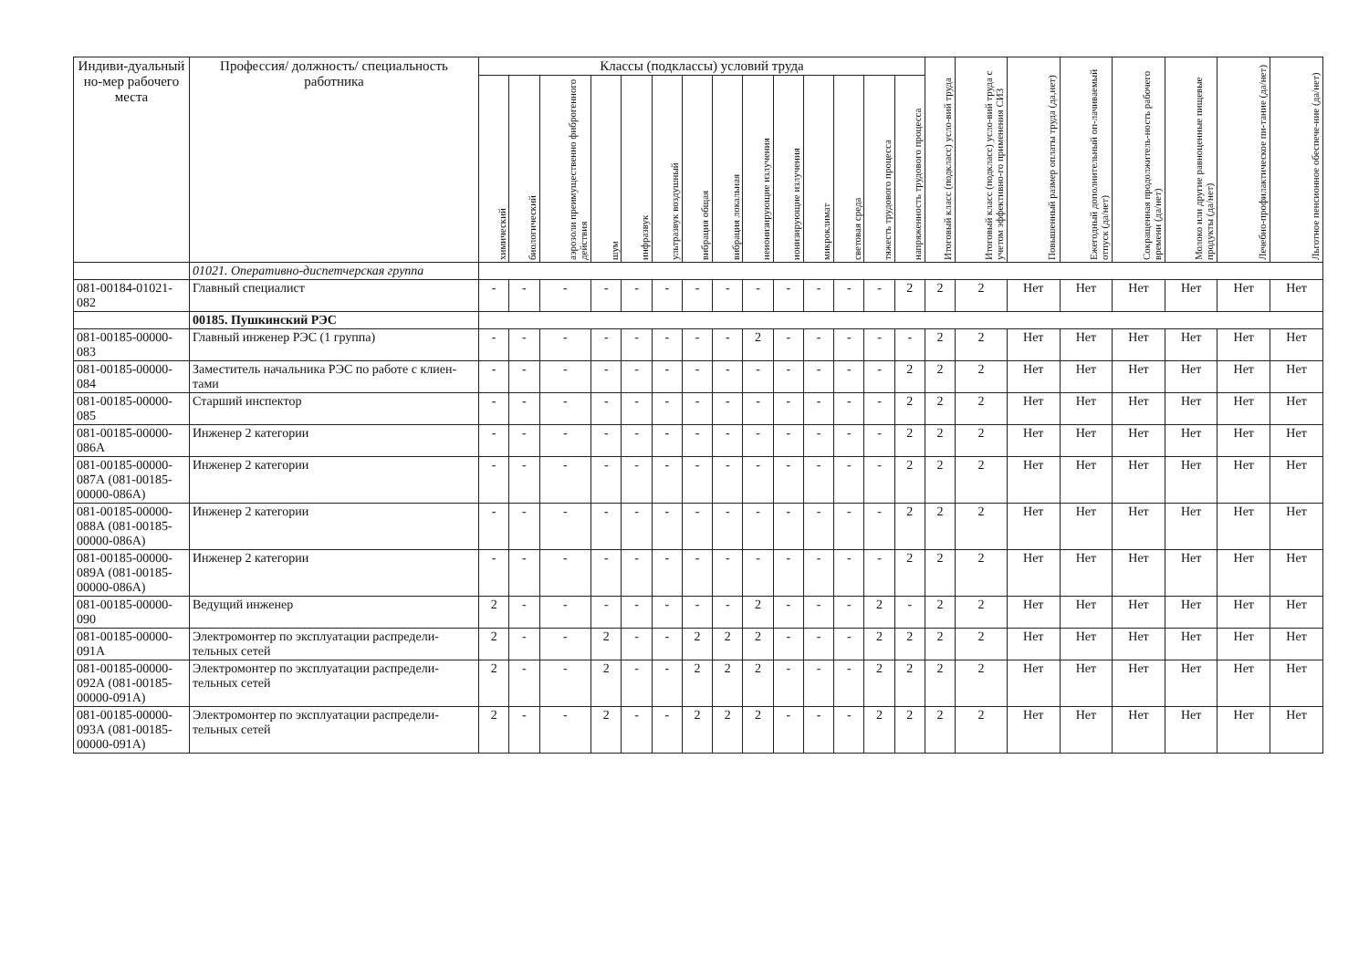| Индиви-дуальный но-мер рабочего места | Профессия/ должность/ специальность работника | Классы (подклассы) условий труда | | | | | | | | | | | | | | Итоговый класс (подкласс) усло-вий труда | Итоговый класс (подкласс) усло-вий труда с учетом эффективно-го применения СИЗ | Повышенный размер оплаты труда (да,нет) | Ежегодный дополнительный оп-лачиваемый отпуск (да/нет) | Сокращенная продолжитель-ность рабочего времени (да/нет) | Молоко или другие равноценные пищевые продукты (да/нет) | Лечебно-профилактическое пи-тание (да/нет) | Льготное пенсионное обеспече-ние (да/нет) |
| --- | --- | --- | --- | --- | --- | --- | --- | --- | --- | --- | --- | --- | --- | --- | --- | --- | --- | --- | --- | --- | --- | --- | --- |
| | | химический | биологический | аэрозоли преимущественно фиброгенного действия | шум | инфразвук | ультразвук воздушный | вибрация общая | вибрация локальная | неионизирующие излучения | ионизирующие излучения | микроклимат | световая среда | тяжесть трудового процесса | напряженность трудового процесса | | | | | | | | |
| | 01021. Оперативно-диспетчерская группа | | | | | | | | | | | | | | | | | | | | | | |
| 081-00184-01021-082 | Главный специалист | - | - | - | - | - | - | - | - | - | - | - | - | - | 2 | 2 | 2 | Нет | Нет | Нет | Нет | Нет | Нет |
| | 00185. Пушкинский РЭС | | | | | | | | | | | | | | | | | | | | | | |
| 081-00185-00000-083 | Главный инженер РЭС (1 группа) | - | - | - | - | - | - | - | - | 2 | - | - | - | - | - | 2 | 2 | Нет | Нет | Нет | Нет | Нет | Нет |
| 081-00185-00000-084 | Заместитель начальника РЭС по работе с клиен-тами | - | - | - | - | - | - | - | - | - | - | - | - | - | 2 | 2 | 2 | Нет | Нет | Нет | Нет | Нет | Нет |
| 081-00185-00000-085 | Старший инспектор | - | - | - | - | - | - | - | - | - | - | - | - | - | 2 | 2 | 2 | Нет | Нет | Нет | Нет | Нет | Нет |
| 081-00185-00000-086А | Инженер 2 категории | - | - | - | - | - | - | - | - | - | - | - | - | - | 2 | 2 | 2 | Нет | Нет | Нет | Нет | Нет | Нет |
| 081-00185-00000-087А (081-00185-00000-086А) | Инженер 2 категории | - | - | - | - | - | - | - | - | - | - | - | - | - | 2 | 2 | 2 | Нет | Нет | Нет | Нет | Нет | Нет |
| 081-00185-00000-088А (081-00185-00000-086А) | Инженер 2 категории | - | - | - | - | - | - | - | - | - | - | - | - | - | 2 | 2 | 2 | Нет | Нет | Нет | Нет | Нет | Нет |
| 081-00185-00000-089А (081-00185-00000-086А) | Инженер 2 категории | - | - | - | - | - | - | - | - | - | - | - | - | - | 2 | 2 | 2 | Нет | Нет | Нет | Нет | Нет | Нет |
| 081-00185-00000-090 | Ведущий инженер | 2 | - | - | - | - | - | - | - | 2 | - | - | - | 2 | - | 2 | 2 | Нет | Нет | Нет | Нет | Нет | Нет |
| 081-00185-00000-091А | Электромонтер по эксплуатации распредели-тельных сетей | 2 | - | - | 2 | - | - | 2 | 2 | 2 | - | - | - | 2 | 2 | 2 | 2 | Нет | Нет | Нет | Нет | Нет | Нет |
| 081-00185-00000-092А (081-00185-00000-091А) | Электромонтер по эксплуатации распредели-тельных сетей | 2 | - | - | 2 | - | - | 2 | 2 | 2 | - | - | - | 2 | 2 | 2 | 2 | Нет | Нет | Нет | Нет | Нет | Нет |
| 081-00185-00000-093А (081-00185-00000-091А) | Электромонтер по эксплуатации распредели-тельных сетей | 2 | - | - | 2 | - | - | 2 | 2 | 2 | - | - | - | 2 | 2 | 2 | 2 | Нет | Нет | Нет | Нет | Нет | Нет |